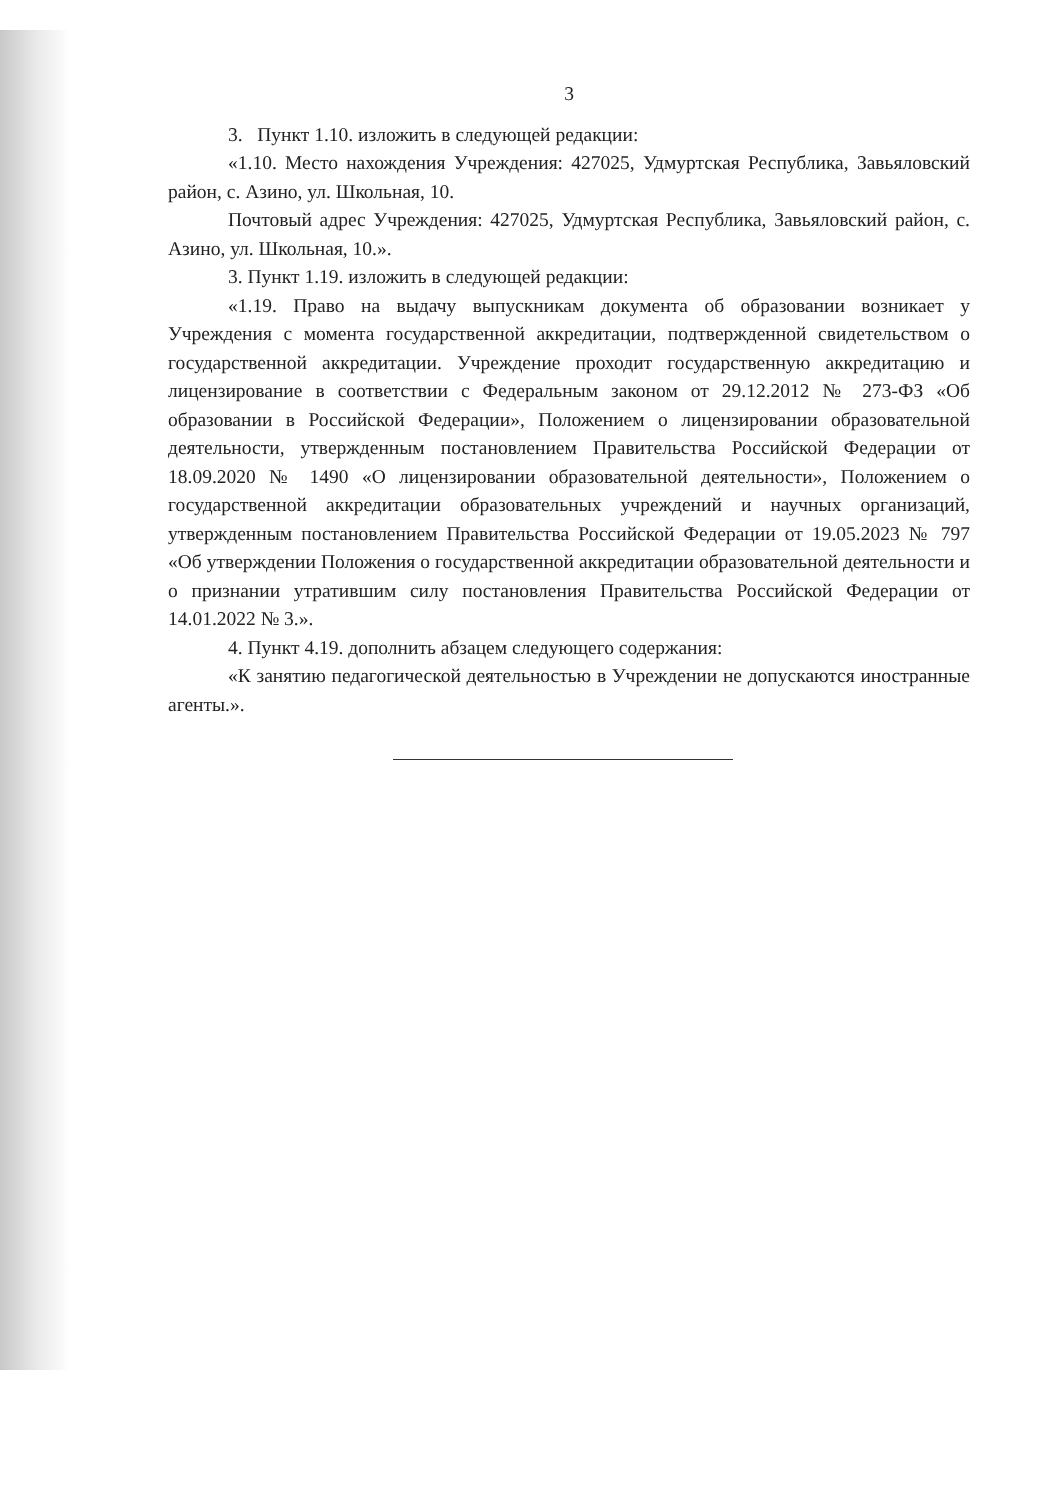3
3. Пункт 1.10. изложить в следующей редакции:
«1.10. Место нахождения Учреждения: 427025, Удмуртская Республика, Завьяловский район, с. Азино, ул. Школьная, 10.
Почтовый адрес Учреждения: 427025, Удмуртская Республика, Завьяловский район, с. Азино, ул. Школьная, 10.».
3. Пункт 1.19. изложить в следующей редакции:
«1.19. Право на выдачу выпускникам документа об образовании возникает у Учреждения с момента государственной аккредитации, подтвержденной свидетельством о государственной аккредитации. Учреждение проходит государственную аккредитацию и лицензирование в соответствии с Федеральным законом от 29.12.2012 № 273-ФЗ «Об образовании в Российской Федерации», Положением о лицензировании образовательной деятельности, утвержденным постановлением Правительства Российской Федерации от 18.09.2020 № 1490 «О лицензировании образовательной деятельности», Положением о государственной аккредитации образовательных учреждений и научных организаций, утвержденным постановлением Правительства Российской Федерации от 19.05.2023 № 797 «Об утверждении Положения о государственной аккредитации образовательной деятельности и о признании утратившим силу постановления Правительства Российской Федерации от 14.01.2022 № 3.».
4. Пункт 4.19. дополнить абзацем следующего содержания:
«К занятию педагогической деятельностью в Учреждении не допускаются иностранные агенты.».